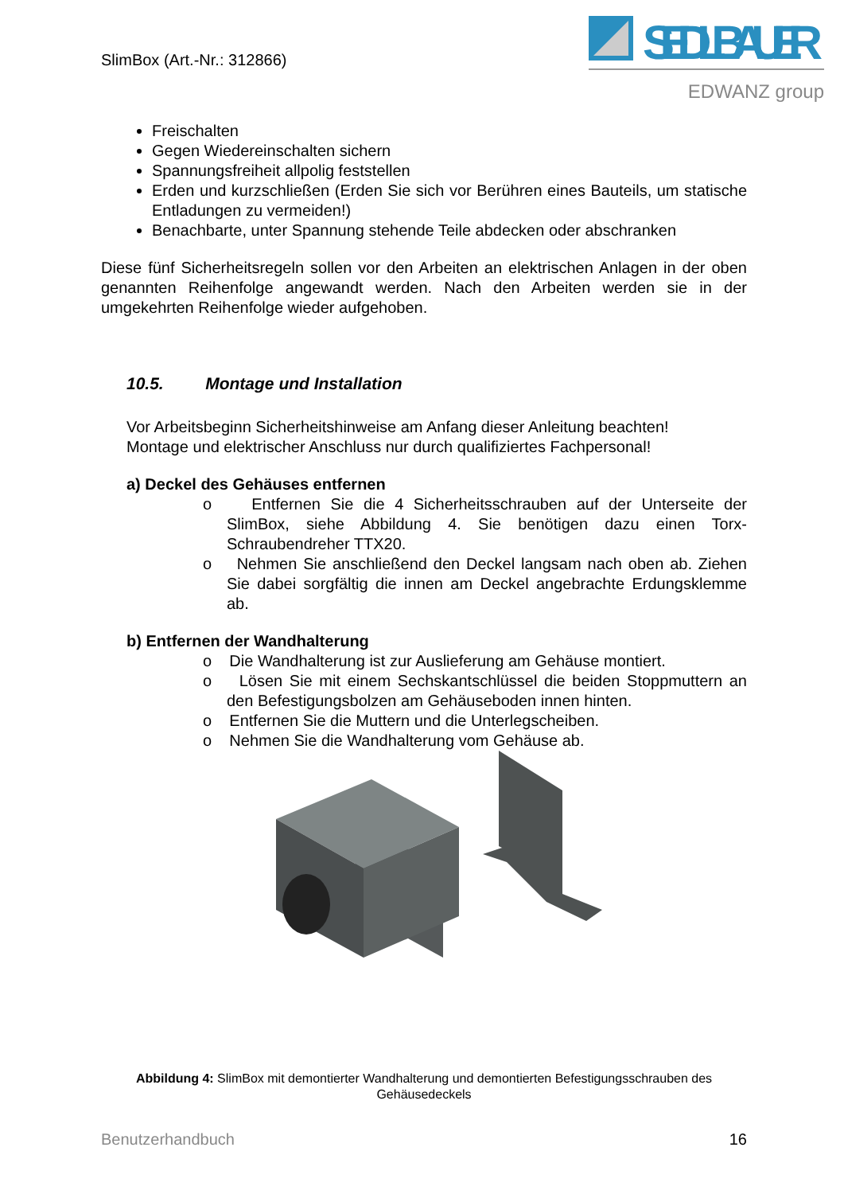SlimBox (Art.-Nr.: 312866)
SEDLBAUER
EDWANZ group
Freischalten
Gegen Wiedereinschalten sichern
Spannungsfreiheit allpolig feststellen
Erden und kurzschließen (Erden Sie sich vor Berühren eines Bauteils, um statische Entladungen zu vermeiden!)
Benachbarte, unter Spannung stehende Teile abdecken oder abschranken
Diese fünf Sicherheitsregeln sollen vor den Arbeiten an elektrischen Anlagen in der oben genannten Reihenfolge angewandt werden. Nach den Arbeiten werden sie in der umgekehrten Reihenfolge wieder aufgehoben.
10.5. Montage und Installation
Vor Arbeitsbeginn Sicherheitshinweise am Anfang dieser Anleitung beachten!
Montage und elektrischer Anschluss nur durch qualifiziertes Fachpersonal!
a) Deckel des Gehäuses entfernen
o Entfernen Sie die 4 Sicherheitsschrauben auf der Unterseite der SlimBox, siehe Abbildung 4. Sie benötigen dazu einen Torx-Schraubendreher TTX20.
o Nehmen Sie anschließend den Deckel langsam nach oben ab. Ziehen Sie dabei sorgfältig die innen am Deckel angebrachte Erdungsklemme ab.
b) Entfernen der Wandhalterung
o Die Wandhalterung ist zur Auslieferung am Gehäuse montiert.
o Lösen Sie mit einem Sechskantschlüssel die beiden Stoppmuttern an den Befestigungsbolzen am Gehäuseboden innen hinten.
o Entfernen Sie die Muttern und die Unterlegscheiben.
o Nehmen Sie die Wandhalterung vom Gehäuse ab.
Abbildung 4: SlimBox mit demontierter Wandhalterung und demontierten Befestigungsschrauben des Gehäusedeckels
Benutzerhandbuch 16